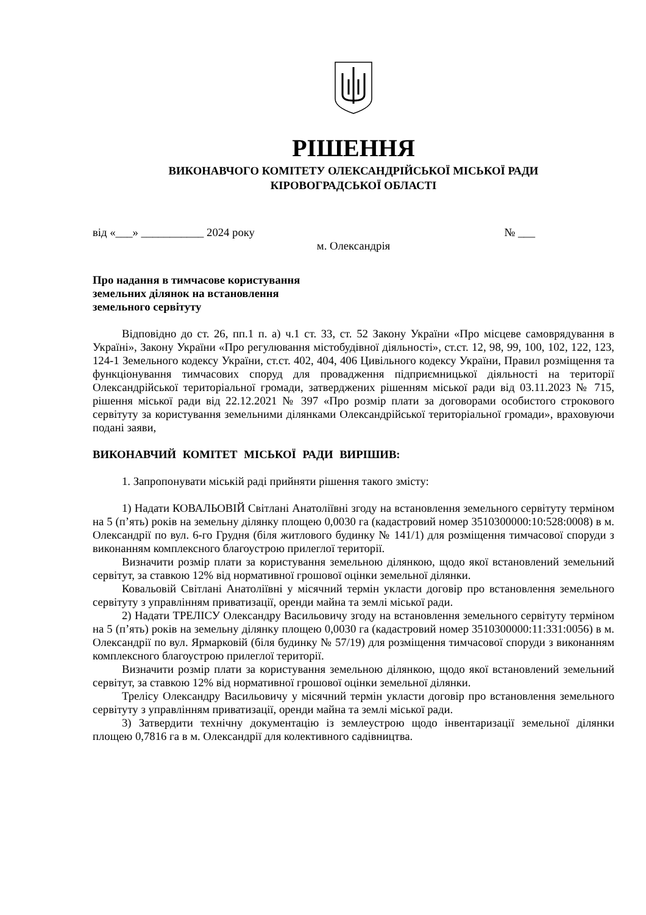РІШЕННЯ
ВИКОНАВЧОГО КОМІТЕТУ ОЛЕКСАНДРІЙСЬКОЇ МІСЬКОЇ РАДИ
КІРОВОГРАДСЬКОЇ ОБЛАСТІ
від «___» ___________ 2024 року № ___
м. Олександрія
Про надання в тимчасове користування
земельних ділянок на встановлення
земельного сервітуту
Відповідно до ст. 26, пп.1 п. а) ч.1 ст. 33, ст. 52 Закону України «Про місцеве самоврядування в Україні», Закону України «Про регулювання містобудівної діяльності», ст.ст. 12, 98, 99, 100, 102, 122, 123, 124-1 Земельного кодексу України, ст.ст. 402, 404, 406 Цивільного кодексу України, Правил розміщення та функціонування тимчасових споруд для провадження підприємницької діяльності на території Олександрійської територіальної громади, затверджених рішенням міської ради від 03.11.2023 № 715, рішення міської ради від 22.12.2021 № 397 «Про розмір плати за договорами особистого строкового сервітуту за користування земельними ділянками Олександрійської територіальної громади», враховуючи подані заяви,
ВИКОНАВЧИЙ КОМІТЕТ МІСЬКОЇ РАДИ ВИРІШИВ:
1. Запропонувати міській раді прийняти рішення такого змісту:
1) Надати КОВАЛЬОВІЙ Світлані Анатоліївні згоду на встановлення земельного сервітуту терміном на 5 (п’ять) років на земельну ділянку площею 0,0030 га (кадастровий номер 3510300000:10:528:0008) в м. Олександрії по вул. 6-го Грудня (біля житлового будинку № 141/1) для розміщення тимчасової споруди з виконанням комплексного благоустрою прилеглої території.
Визначити розмір плати за користування земельною ділянкою, щодо якої встановлений земельний сервітут, за ставкою 12% від нормативної грошової оцінки земельної ділянки.
Ковальовій Світлані Анатоліївні у місячний термін укласти договір про встановлення земельного сервітуту з управлінням приватизації, оренди майна та землі міської ради.
2) Надати ТРЕЛІСУ Олександру Васильовичу згоду на встановлення земельного сервітуту терміном на 5 (п’ять) років на земельну ділянку площею 0,0030 га (кадастровий номер 3510300000:11:331:0056) в м. Олександрії по вул. Ярмарковій (біля будинку № 57/19) для розміщення тимчасової споруди з виконанням комплексного благоустрою прилеглої території.
Визначити розмір плати за користування земельною ділянкою, щодо якої встановлений земельний сервітут, за ставкою 12% від нормативної грошової оцінки земельної ділянки.
Трелісу Олександру Васильовичу у місячний термін укласти договір про встановлення земельного сервітуту з управлінням приватизації, оренди майна та землі міської ради.
3) Затвердити технічну документацію із землеустрою щодо інвентаризації земельної ділянки площею 0,7816 га в м. Олександрії для колективного садівництва.